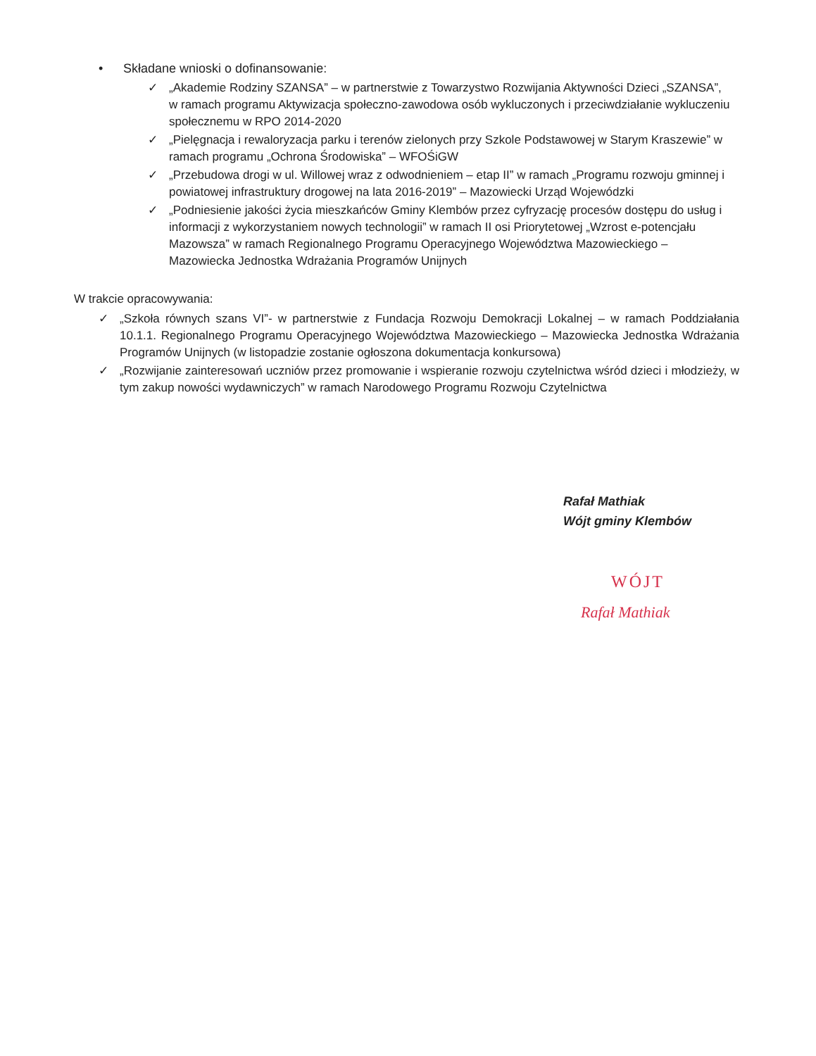• Składane wnioski o dofinansowanie:
✓ „Akademie Rodziny SZANSA” – w partnerstwie z Towarzystwo Rozwijania Aktywności Dzieci „SZANSA”, w ramach programu Aktywizacja społeczno-zawodowa osób wykluczonych i przeciwdziałanie wykluczeniu społecznemu w RPO 2014-2020
✓ „Pielęgnacja i rewaloryzacja parku i terenów zielonych przy Szkole Podstawowej w Starym Kraszewie” w ramach programu „Ochrona Środowiska” – WFOŚiGW
✓ „Przebudowa drogi w ul. Willowej wraz z odwodnieniem – etap II” w ramach „Programu rozwoju gminnej i powiatowej infrastruktury drogowej na lata 2016-2019” – Mazowiecki Urząd Wojewódzki
✓ „Podniesienie jakości życia mieszkańców Gminy Klembów przez cyfryzację procesów dostępu do usług i informacji z wykorzystaniem nowych technologii” w ramach II osi Priorytetowej „Wzrost e-potencjału Mazowsza” w ramach Regionalnego Programu Operacyjnego Województwa Mazowieckiego – Mazowiecka Jednostka Wdrażania Programów Unijnych
W trakcie opracowywania:
✓ „Szkoła równych szans VI”- w partnerstwie z Fundacja Rozwoju Demokracji Lokalnej – w ramach Poddziałania 10.1.1. Regionalnego Programu Operacyjnego Województwa Mazowieckiego – Mazowiecka Jednostka Wdrażania Programów Unijnych (w listopadzie zostanie ogłoszona dokumentacja konkursowa)
✓ „Rozwijanie zainteresowań uczniów przez promowanie i wspieranie rozwoju czytelnictwa wśród dzieci i młodzieży, w tym zakup nowości wydawniczych” w ramach Narodowego Programu Rozwoju Czytelnictwa
Rafał Mathiak
Wójt gminy Klembów
WÓJT
Rafał Mathiak